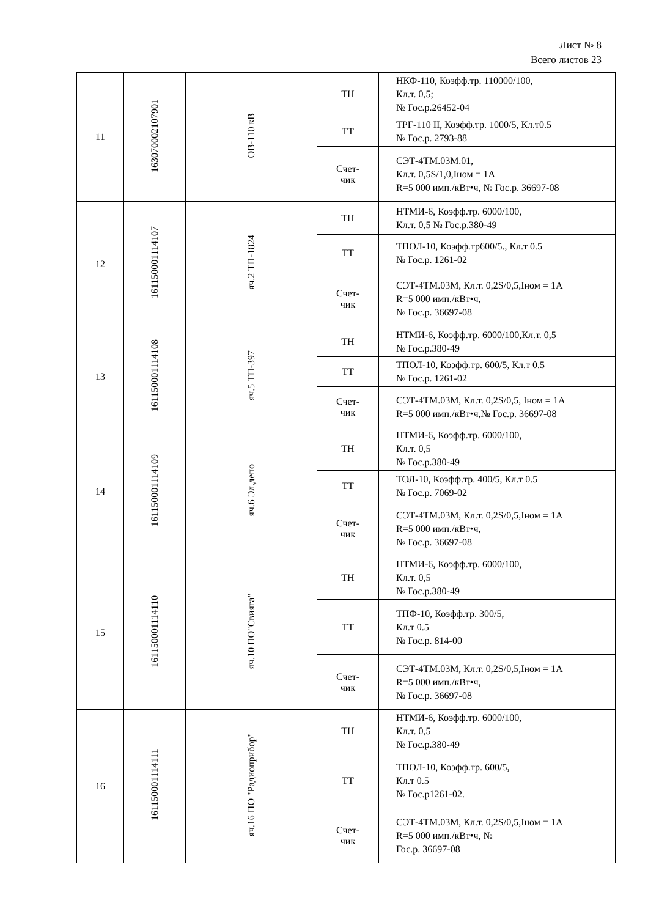Лист № 8
Всего листов 23
| 11 | 16307000210790​1 | ОВ-110 кВ | ТН | НКФ-110, Коэфф.тр. 110000/100, Кл.т. 0,5; № Гос.р.26452-04 |
| | | | ТТ | ТРГ-110 II, Коэфф.тр. 1000/5, Кл.т0.5 № Гос.р. 2793-88 |
| | | | Счет- чик | СЭТ-4ТМ.03М.01, Кл.т. 0,5S/1,0,Iном = 1А R=5 000 имп./кВт•ч, № Гос.р. 36697-08 |
| 12 | 161150001114107 | яч.2 ТП-1824 | ТН | НТМИ-6, Коэфф.тр. 6000/100, Кл.т. 0,5 № Гос.р.380-49 |
| | | | ТТ | ТПОЛ-10, Коэфф.тр600/5., Кл.т 0.5 № Гос.р. 1261-02 |
| | | | Счет- чик | СЭТ-4ТМ.03М, Кл.т. 0,2S/0,5,Iном = 1А R=5 000 имп./кВт•ч, № Гос.р. 36697-08 |
| 13 | 161150001114108 | яч.5 ТП-397 | ТН | НТМИ-6, Коэфф.тр. 6000/100,Кл.т. 0,5 № Гос.р.380-49 |
| | | | ТТ | ТПОЛ-10, Коэфф.тр. 600/5, Кл.т 0.5 № Гос.р. 1261-02 |
| | | | Счет- чик | СЭТ-4ТМ.03М, Кл.т. 0,2S/0,5, Iном = 1А R=5 000 имп./кВт•ч,№ Гос.р. 36697-08 |
| 14 | 161150001114109 | яч.6 Эл.депо | ТН | НТМИ-6, Коэфф.тр. 6000/100, Кл.т. 0,5 № Гос.р.380-49 |
| | | | ТТ | ТОЛ-10, Коэфф.тр. 400/5, Кл.т 0.5 № Гос.р. 7069-02 |
| | | | Счет- чик | СЭТ-4ТМ.03М, Кл.т. 0,2S/0,5,Iном = 1А R=5 000 имп./кВт•ч, № Гос.р. 36697-08 |
| 15 | 161150001114110 | яч.10 ПО"Свияга" | ТН | НТМИ-6, Коэфф.тр. 6000/100, Кл.т. 0,5 № Гос.р.380-49 |
| | | | ТТ | ТПФ-10, Коэфф.тр. 300/5, Кл.т 0.5 № Гос.р. 814-00 |
| | | | Счет- чик | СЭТ-4ТМ.03М, Кл.т. 0,2S/0,5,Iном = 1А R=5 000 имп./кВт•ч, № Гос.р. 36697-08 |
| 16 | 161150001114111 | яч.16 ПО "Радиоприбор" | ТН | НТМИ-6, Коэфф.тр. 6000/100, Кл.т. 0,5 № Гос.р.380-49 |
| | | | ТТ | ТПОЛ-10, Коэфф.тр. 600/5, Кл.т 0.5 № Гос.р1261-02. |
| | | | Счет- чик | СЭТ-4ТМ.03М, Кл.т. 0,2S/0,5,Iном = 1А R=5 000 имп./кВт•ч, № Гос.р. 36697-08 |